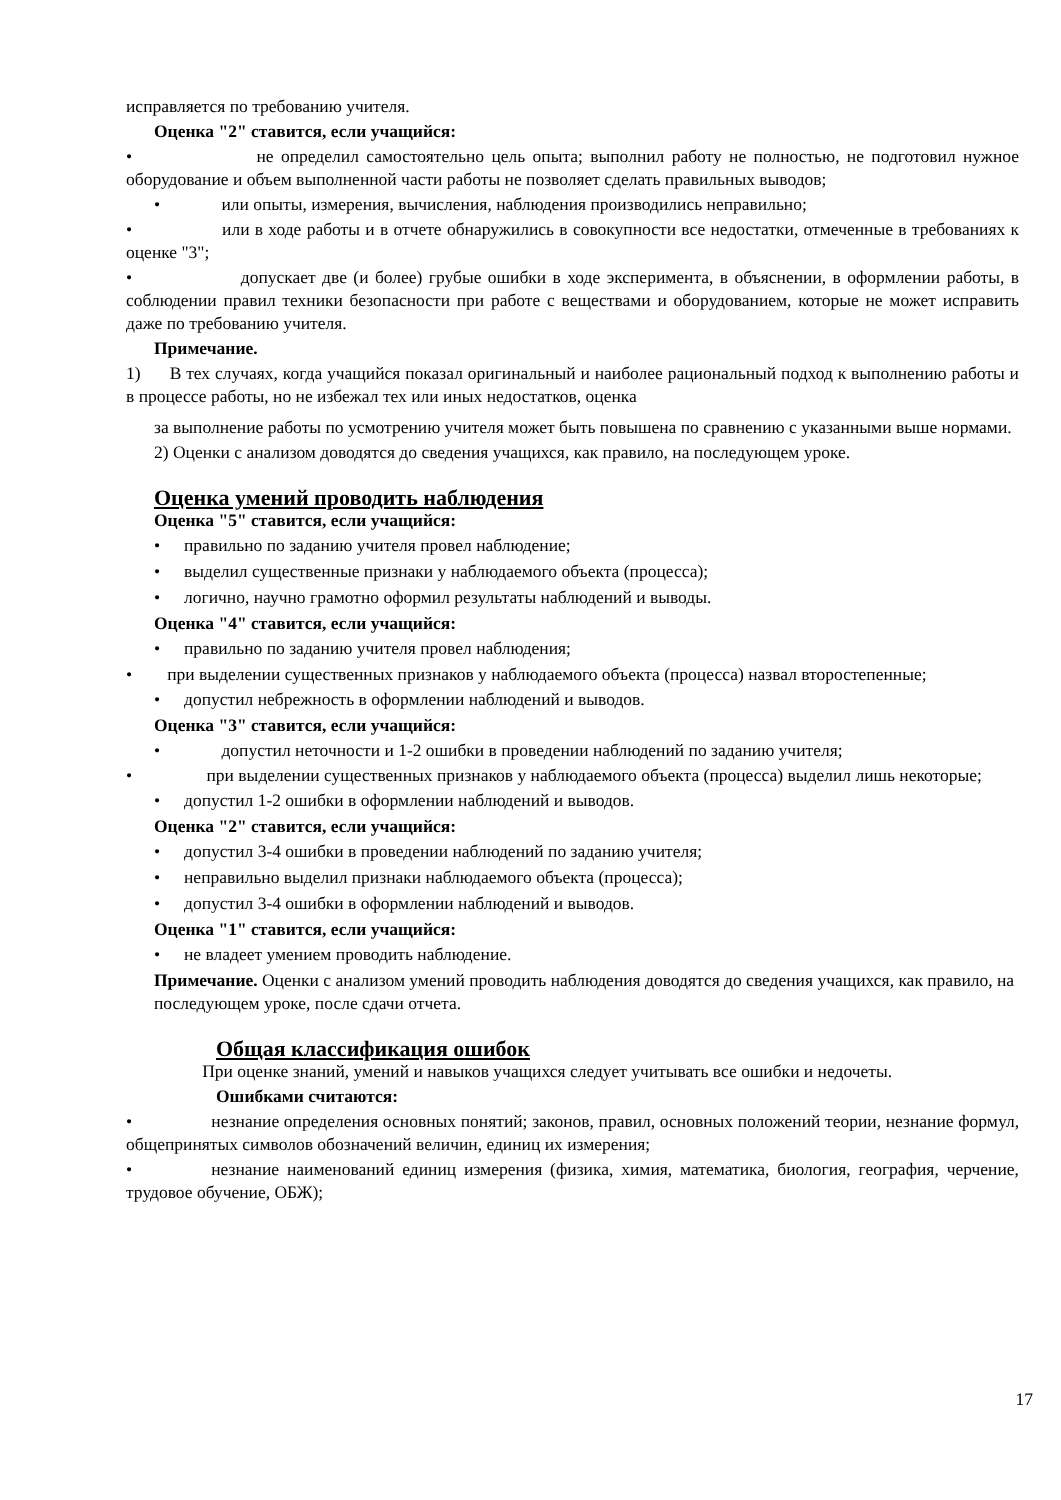исправляется по требованию учителя.
Оценка "2" ставится, если учащийся:
• не определил самостоятельно цель опыта; выполнил работу не полностью, не подготовил нужное оборудование и объем выполненной части работы не позволяет сделать правильных выводов;
• или опыты, измерения, вычисления, наблюдения производились неправильно;
• или в ходе работы и в отчете обнаружились в совокупности все недостатки, отмеченные в требованиях к оценке "3";
• допускает две (и более) грубые ошибки в ходе эксперимента, в объяснении, в оформлении работы, в соблюдении правил техники безопасности при работе с веществами и оборудованием, которые не может исправить даже по требованию учителя.
Примечание.
1) В тех случаях, когда учащийся показал оригинальный и наиболее рациональный подход к выполнению работы и в процессе работы, но не избежал тех или иных недостатков, оценка
за выполнение работы по усмотрению учителя может быть повышена по сравнению с указанными выше нормами.
2) Оценки с анализом доводятся до сведения учащихся, как правило, на последующем уроке.
Оценка умений проводить наблюдения
Оценка "5" ставится, если учащийся:
• правильно по заданию учителя провел наблюдение;
• выделил существенные признаки у наблюдаемого объекта (процесса);
• логично, научно грамотно оформил результаты наблюдений и выводы.
Оценка "4" ставится, если учащийся:
• правильно по заданию учителя провел наблюдения;
• при выделении существенных признаков у наблюдаемого объекта (процесса) назвал второстепенные;
• допустил небрежность в оформлении наблюдений и выводов.
Оценка "3" ставится, если учащийся:
• допустил неточности и 1-2 ошибки в проведении наблюдений по заданию учителя;
• при выделении существенных признаков у наблюдаемого объекта (процесса) выделил лишь некоторые;
• допустил 1-2 ошибки в оформлении наблюдений и выводов.
Оценка "2" ставится, если учащийся:
• допустил 3-4 ошибки в проведении наблюдений по заданию учителя;
• неправильно выделил признаки наблюдаемого объекта (процесса);
• допустил 3-4 ошибки в оформлении наблюдений и выводов.
Оценка "1" ставится, если учащийся:
• не владеет умением проводить наблюдение.
Примечание. Оценки с анализом умений проводить наблюдения доводятся до сведения учащихся, как правило, на последующем уроке, после сдачи отчета.
Общая классификация ошибок
При оценке знаний, умений и навыков учащихся следует учитывать все ошибки и недочеты.
Ошибками считаются:
• незнание определения основных понятий; законов, правил, основных положений теории, незнание формул, общепринятых символов обозначений величин, единиц их измерения;
• незнание наименований единиц измерения (физика, химия, математика, биология, география, черчение, трудовое обучение, ОБЖ);
17